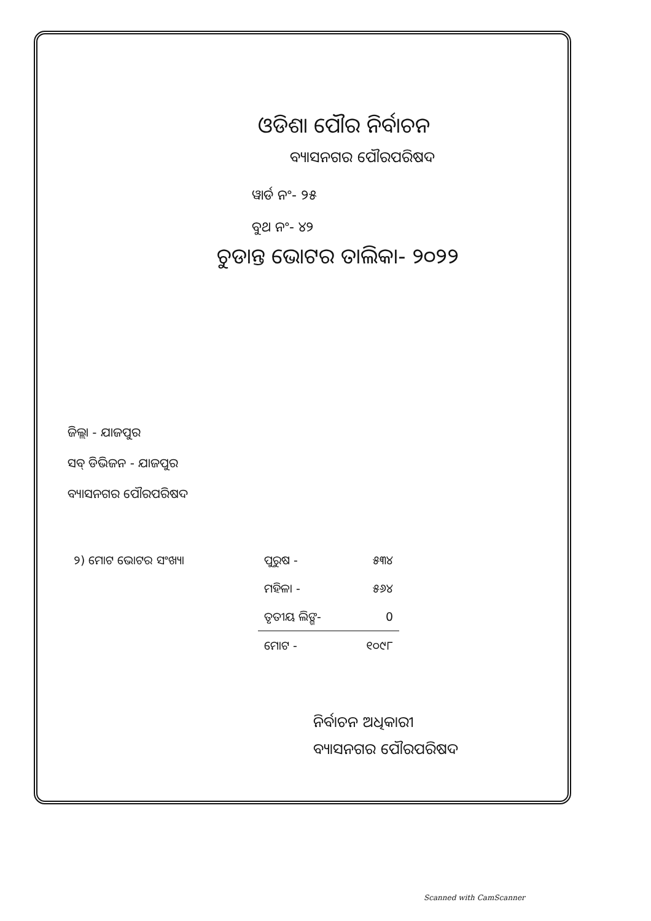ଓଡିଶା ପୌର ନିର୍ବାଚନ
ବ୍ୟାସନଗର ପୌରପରିଷଦ
ୱାର୍ଡ ନଂ- ୨୫
ବୁଥ ନଂ- ୪୨
ଚୁଡାନ୍ତ ଭୋଟର ତାଲିକା- ୨୦୨୨
ଜିଲ୍ଲା - ଯାଜପୁର
ସବ୍ ଡିଭିଜନ - ଯାଜପୁର
ବ୍ୟାସନଗର ପୌରପରିଷଦ
| ୨) ମୋଟ ଭୋଟର ସଂଖ୍ୟା | ପୁରୁଷ - | ୫୩୪ |
| | ମହିଳା - | ୫୬୪ |
| | ତୃତୀୟ ଲିଙ୍ଗ- | 0 |
| | ମୋଟ - | ୧୦୯୮ |
ନିର୍ବାଚନ ଅଧିକାରୀ
ବ୍ୟାସନଗର ପୌରପରିଷଦ
Scanned with CamScanner